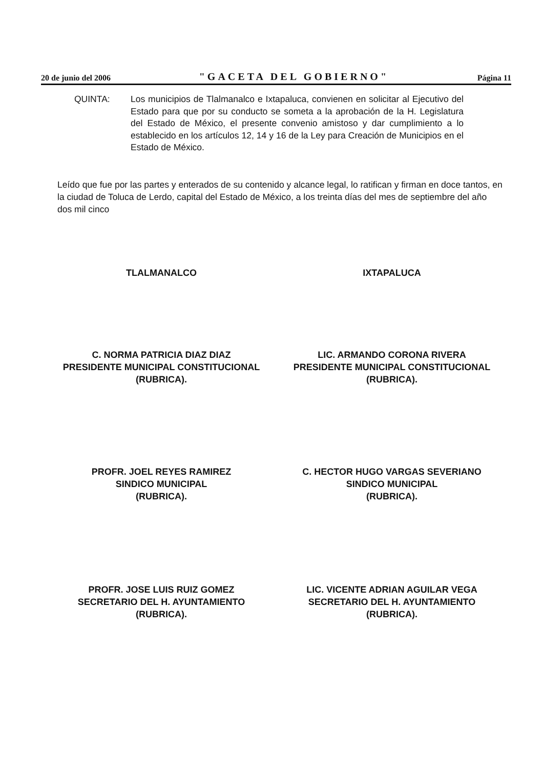20 de junio del 2006 "GACETA DEL GOBIERNO" Página 11
QUINTA: Los municipios de Tlalmanalco e Ixtapaluca, convienen en solicitar al Ejecutivo del Estado para que por su conducto se someta a la aprobación de la H. Legislatura del Estado de México, el presente convenio amistoso y dar cumplimiento a lo establecido en los artículos 12, 14 y 16 de la Ley para Creación de Municipios en el Estado de México.
Leído que fue por las partes y enterados de su contenido y alcance legal, lo ratifican y firman en doce tantos, en la ciudad de Toluca de Lerdo, capital del Estado de México, a los treinta días del mes de septiembre del año dos mil cinco
TLALMANALCO IXTAPALUCA
C. NORMA PATRICIA DIAZ DIAZ
PRESIDENTE MUNICIPAL CONSTITUCIONAL
(RUBRICA).
LIC. ARMANDO CORONA RIVERA
PRESIDENTE MUNICIPAL CONSTITUCIONAL
(RUBRICA).
PROFR. JOEL REYES RAMIREZ
SINDICO MUNICIPAL
(RUBRICA).
C. HECTOR HUGO VARGAS SEVERIANO
SINDICO MUNICIPAL
(RUBRICA).
PROFR. JOSE LUIS RUIZ GOMEZ
SECRETARIO DEL H. AYUNTAMIENTO
(RUBRICA).
LIC. VICENTE ADRIAN AGUILAR VEGA
SECRETARIO DEL H. AYUNTAMIENTO
(RUBRICA).